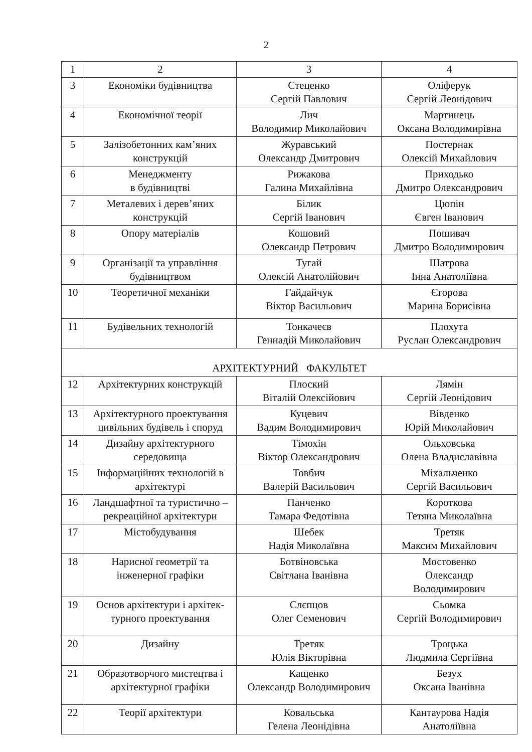2
| 1 | 2 | 3 | 4 |
| 3 | Економіки будівництва | Стеценко Сергій Павлович | Оліферук Сергій Леонідович |
| 4 | Економічної теорії | Лич Володимир Миколайович | Мартинець Оксана Володимирівна |
| 5 | Залізобетонних кам’яних конструкцій | Журавський Олександр Дмитрович | Постернак Олексій Михайлович |
| 6 | Менеджменту в будівництві | Рижакова Галина Михайлівна | Приходько Дмитро Олександрович |
| 7 | Металевих і дерев’яних конструкцій | Білик Сергій Іванович | Цюпін Євген Іванович |
| 8 | Опору матеріалів | Кошовий Олександр Петрович | Пошивач Дмитро Володимирович |
| 9 | Організації та управління будівництвом | Тугай Олексій Анатолійович | Шатрова Інна Анатоліївна |
| 10 | Теоретичної механіки | Гайдайчук Віктор Васильович | Єгорова Марина Борисівна |
| 11 | Будівельних технологій | Тонкачеєв Геннадій Миколайович | Плохута Руслан Олександрович |
| АРХІТЕКТУРНИЙ ФАКУЛЬТЕТ | | | |
| 12 | Архітектурних конструкцій | Плоский Віталій Олексійович | Лямін Сергій Леонідович |
| 13 | Архітектурного проектування цивільних будівель і споруд | Куцевич Вадим Володимирович | Вівденко Юрій Миколайович |
| 14 | Дизайну архітектурного середовища | Тімохін Віктор Олександрович | Ольховська Олена Владиславівна |
| 15 | Інформаційних технологій в архітектурі | Товбич Валерій Васильович | Міхальченко Сергій Васильович |
| 16 | Ландшафтної та туристично – рекреаційної архітектури | Панченко Тамара Федотівна | Короткова Тетяна Миколаївна |
| 17 | Містобудування | Шебек Надія Миколаївна | Третяк Максим Михайлович |
| 18 | Нарисної геометрії та інженерної графіки | Ботвіновська Світлана Іванівна | Мостовенко Олександр Володимирович |
| 19 | Основ архітектури і архітек-турного проектування | Слєпцов Олег Семенович | Сьомка Сергій Володимирович |
| 20 | Дизайну | Третяк Юлія Вікторівна | Троцька Людмила Сергіївна |
| 21 | Образотворчого мистецтва і архітектурної графіки | Кащенко Олександр Володимирович | Безух Оксана Іванівна |
| 22 | Теорії архітектури | Ковальська Гелена Леонідівна | Кантаурова Надія Анатоліївна |